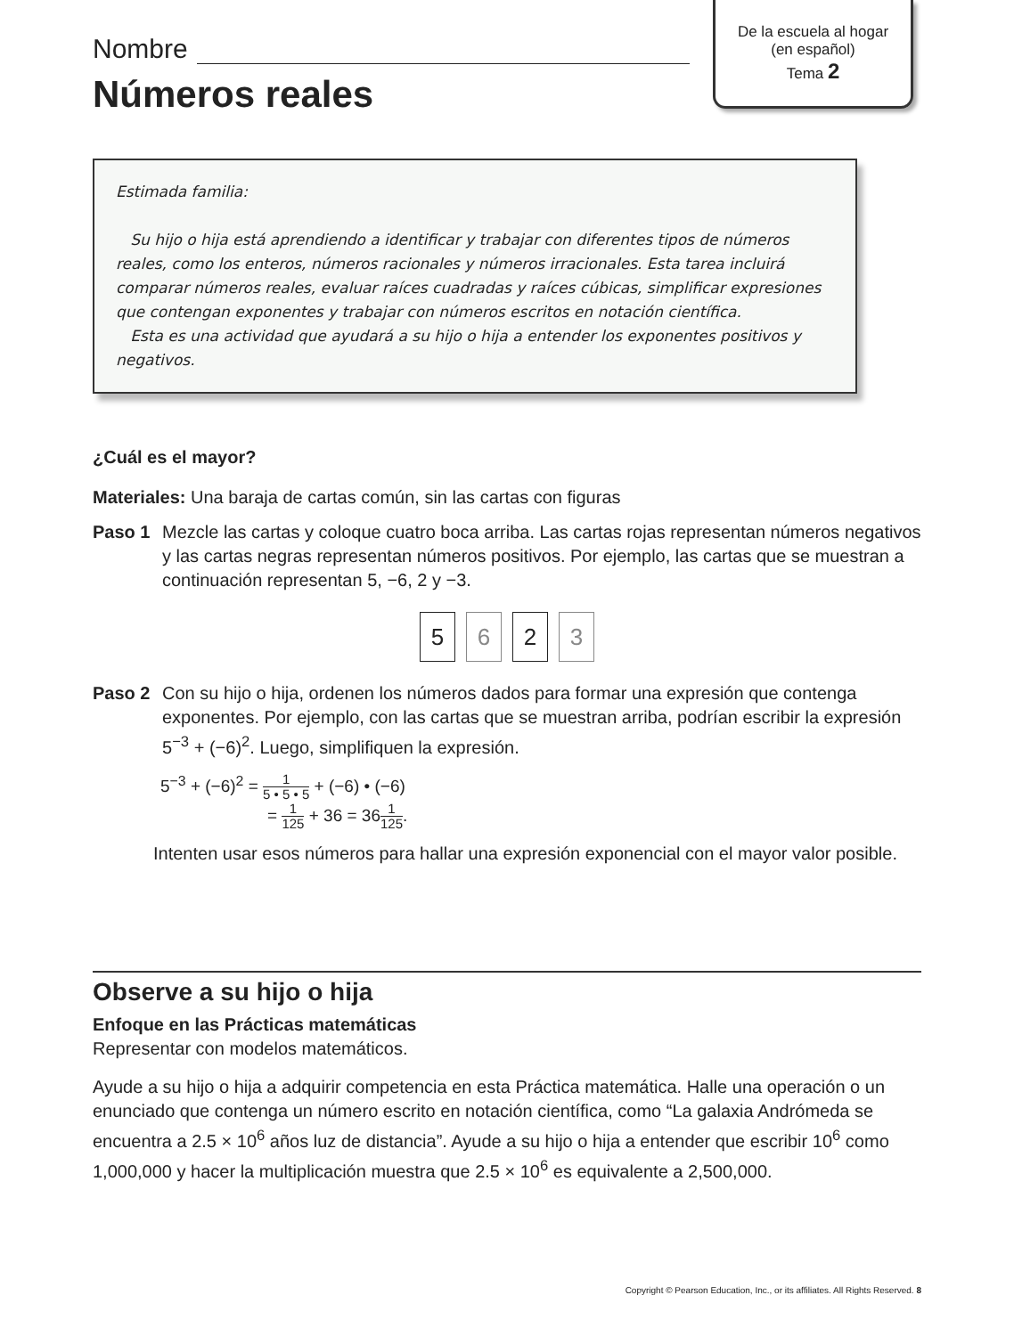Nombre
Números reales
De la escuela al hogar
(en español)
Tema 2
Estimada familia:
Su hijo o hija está aprendiendo a identificar y trabajar con diferentes tipos de números reales, como los enteros, números racionales y números irracionales. Esta tarea incluirá comparar números reales, evaluar raíces cuadradas y raíces cúbicas, simplificar expresiones que contengan exponentes y trabajar con números escritos en notación científica.
Esta es una actividad que ayudará a su hijo o hija a entender los exponentes positivos y negativos.
¿Cuál es el mayor?
Materiales: Una baraja de cartas común, sin las cartas con figuras
Paso 1 Mezcle las cartas y coloque cuatro boca arriba. Las cartas rojas representan números negativos y las cartas negras representan números positivos. Por ejemplo, las cartas que se muestran a continuación representan 5, −6, 2 y −3.
5 6 2 3
Paso 2 Con su hijo o hija, ordenen los números dados para formar una expresión que contenga exponentes. Por ejemplo, con las cartas que se muestran arriba, podrían escribir la expresión 5<sup>−3</sup> + (−6)<sup>2</sup>. Luego, simplifiquen la expresión.
5<sup>−3</sup> + (−6)<sup>2</sup> = 1 5 • 5 • 5 + (−6) • (−6)
= 1 125 + 36 = 361 125.
Intenten usar esos números para hallar una expresión exponencial con el mayor valor posible.
Observe a su hijo o hija
Enfoque en las Prácticas matemáticas
Representar con modelos matemáticos.
Ayude a su hijo o hija a adquirir competencia en esta Práctica matemática. Halle una operación o un enunciado que contenga un número escrito en notación científica, como “La galaxia Andrómeda se encuentra a 2.5 × 10<sup>6</sup> años luz de distancia”. Ayude a su hijo o hija a entender que escribir 10<sup>6</sup> como 1,000,000 y hacer la multiplicación muestra que 2.5 × 10<sup>6</sup> es equivalente a 2,500,000.
Copyright © Pearson Education, Inc., or its affiliates. All Rights Reserved. 8